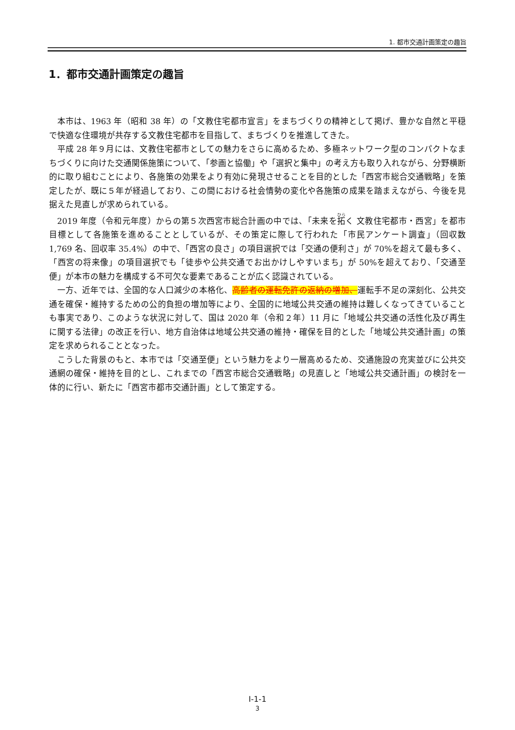1. 都市交通計画策定の趣旨
1．都市交通計画策定の趣旨
本市は、1963 年（昭和 38 年）の「文教住宅都市宣言」をまちづくりの精神として掲げ、豊かな自然と平穏で快適な住環境が共存する文教住宅都市を目指して、まちづくりを推進してきた。
平成 28 年９月には、文教住宅都市としての魅力をさらに高めるため、多極ネットワーク型のコンパクトなまちづくりに向けた交通関係施策について、「参画と協働」や「選択と集中」の考え方も取り入れながら、分野横断的に取り組むことにより、各施策の効果をより有効に発現させることを目的とした「西宮市総合交通戦略」を策定したが、既に５年が経過しており、この間における社会情勢の変化や各施策の成果を踏まえながら、今後を見据えた見直しが求められている。
2019 年度（令和元年度）からの第５次西宮市総合計画の中では、「未来を拓く 文教住宅都市・西宮」を都市目標として各施策を進めることとしているが、その策定に際して行われた「市民アンケート調査」（回収数 1,769 名、回収率 35.4%）の中で、「西宮の良さ」の項目選択では「交通の便利さ」が 70%を超えて最も多く、「西宮の将来像」の項目選択でも「徒歩や公共交通でお出かけしやすいまち」が 50%を超えており、「交通至便」が本市の魅力を構成する不可欠な要素であることが広く認識されている。
一方、近年では、全国的な人口減少の本格化、高齢者の運転免許の返納の増加、運転手不足の深刻化、公共交通を確保・維持するための公的負担の増加等により、全国的に地域公共交通の維持は難しくなってきていることも事実であり、このような状況に対して、国は 2020 年（令和２年）11 月に「地域公共交通の活性化及び再生に関する法律」の改正を行い、地方自治体は地域公共交通の維持・確保を目的とした「地域公共交通計画」の策定を求められることとなった。
こうした背景のもと、本市では「交通至便」という魅力をより一層高めるため、交通施設の充実並びに公共交通網の確保・維持を目的とし、これまでの「西宮市総合交通戦略」の見直しと「地域公共交通計画」の検討を一体的に行い、新たに「西宮市都市交通計画」として策定する。
Ⅰ-1-1
3